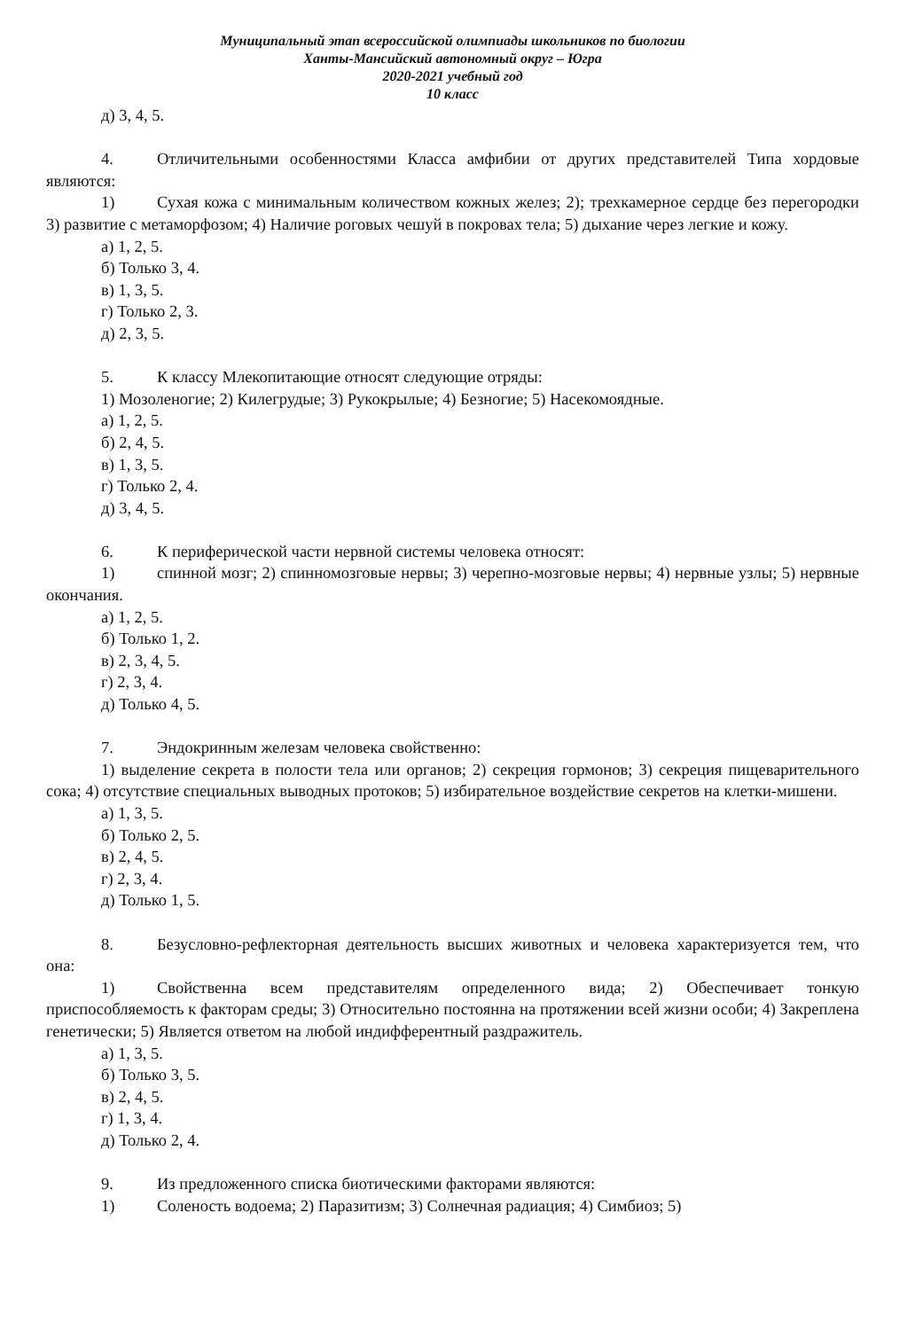Муниципальный этап всероссийской олимпиады школьников по биологии
Ханты-Мансийский автономный округ – Югра
2020-2021 учебный год
10 класс
д) 3, 4, 5.
4. Отличительными особенностями Класса амфибии от других представителей Типа хордовые являются:
1) Сухая кожа с минимальным количеством кожных желез; 2); трехкамерное сердце без перегородки 3) развитие с метаморфозом; 4) Наличие роговых чешуй в покровах тела; 5) дыхание через легкие и кожу.
а) 1, 2, 5.
б) Только 3, 4.
в) 1, 3, 5.
г) Только 2, 3.
д) 2, 3, 5.
5. К классу Млекопитающие относят следующие отряды:
1) Мозоленогие; 2) Килегрудые; 3) Рукокрылые; 4) Безногие; 5) Насекомоядные.
а) 1, 2, 5.
б) 2, 4, 5.
в) 1, 3, 5.
г) Только 2, 4.
д) 3, 4, 5.
6. К периферической части нервной системы человека относят:
1) спинной мозг; 2) спинномозговые нервы; 3) черепно-мозговые нервы; 4) нервные узлы; 5) нервные окончания.
а) 1, 2, 5.
б) Только 1, 2.
в) 2, 3, 4, 5.
г) 2, 3, 4.
д) Только 4, 5.
7. Эндокринным железам человека свойственно:
1) выделение секрета в полости тела или органов; 2) секреция гормонов; 3) секреция пищеварительного сока; 4) отсутствие специальных выводных протоков; 5) избирательное воздействие секретов на клетки-мишени.
а) 1, 3, 5.
б) Только 2, 5.
в) 2, 4, 5.
г) 2, 3, 4.
д) Только 1, 5.
8. Безусловно-рефлекторная деятельность высших животных и человека характеризуется тем, что она:
1) Свойственна всем представителям определенного вида; 2) Обеспечивает тонкую приспособляемость к факторам среды; 3) Относительно постоянна на протяжении всей жизни особи; 4) Закреплена генетически; 5) Является ответом на любой индифферентный раздражитель.
а) 1, 3, 5.
б) Только 3, 5.
в) 2, 4, 5.
г) 1, 3, 4.
д) Только 2, 4.
9. Из предложенного списка биотическими факторами являются:
1) Соленость водоема; 2) Паразитизм; 3) Солнечная радиация; 4) Симбиоз; 5)